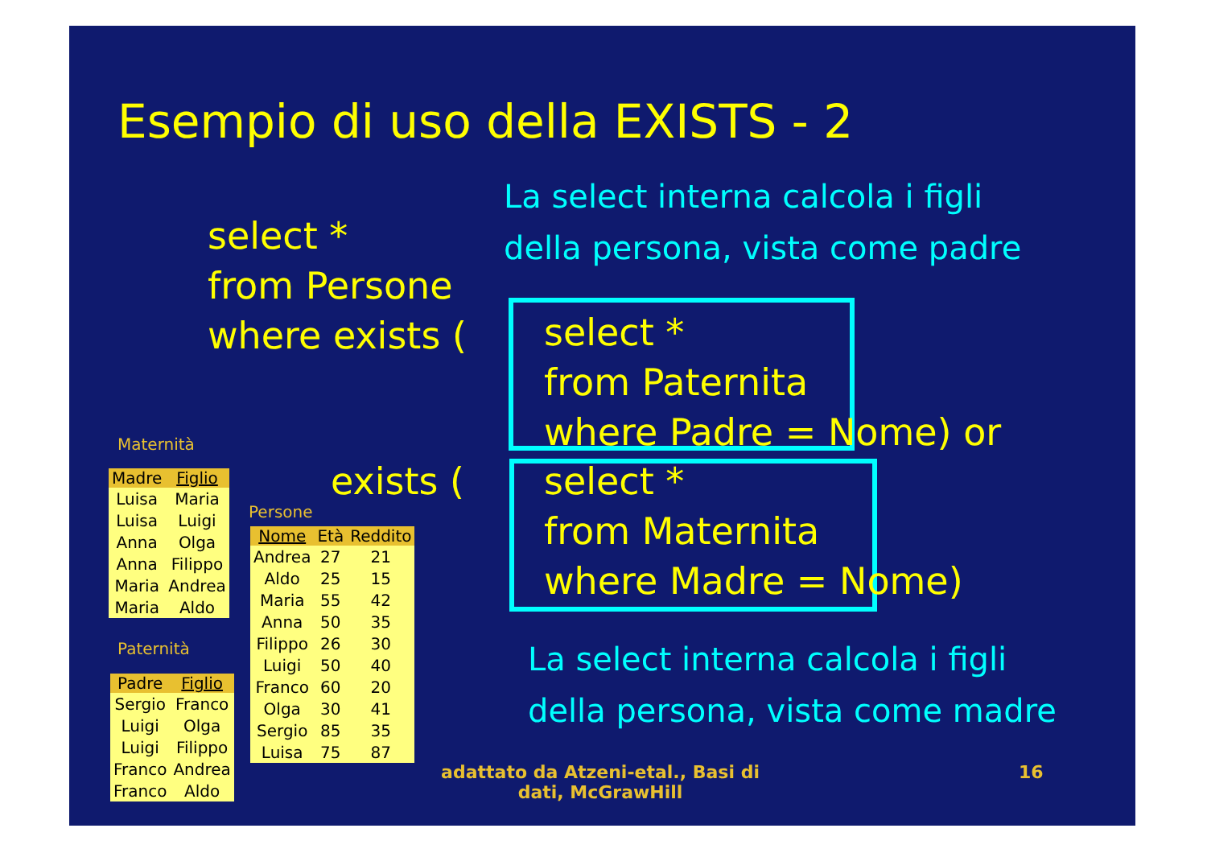Esempio di uso della EXISTS - 2
La select interna calcola i figli
della persona, vista come padre
select *
from Persone
where exists (
select *
from Paternita
where Padre = Nome) or
exists (
select *
from Maternita
where Madre = Nome)
La select interna calcola i figli
della persona, vista come madre
Maternità
| Madre | Figlio |
| --- | --- |
| Luisa | Maria |
| Luisa | Luigi |
| Anna | Olga |
| Anna | Filippo |
| Maria | Andrea |
| Maria | Aldo |
Paternità
| Padre | Figlio |
| --- | --- |
| Sergio | Franco |
| Luigi | Olga |
| Luigi | Filippo |
| Franco | Andrea |
| Franco | Aldo |
Persone
| Nome | Età | Reddito |
| --- | --- | --- |
| Andrea | 27 | 21 |
| Aldo | 25 | 15 |
| Maria | 55 | 42 |
| Anna | 50 | 35 |
| Filippo | 26 | 30 |
| Luigi | 50 | 40 |
| Franco | 60 | 20 |
| Olga | 30 | 41 |
| Sergio | 85 | 35 |
| Luisa | 75 | 87 |
adattato da Atzeni-etal., Basi di
dati, McGrawHill
16